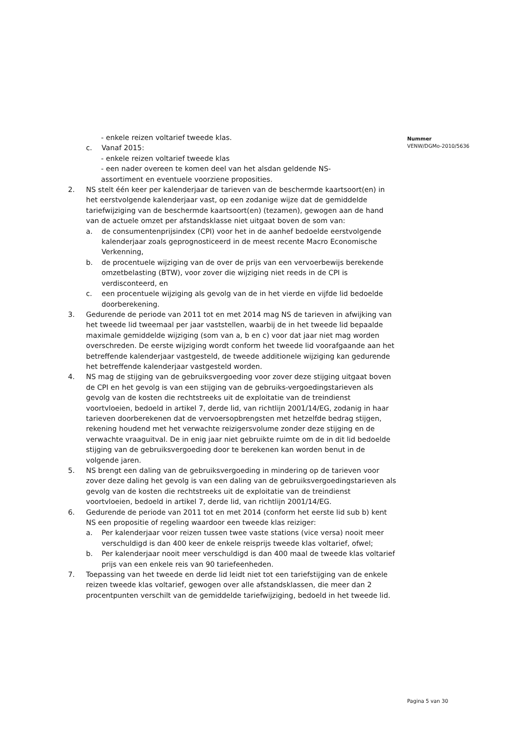Nummer
VENW/DGMo-2010/5636
- enkele reizen voltarief tweede klas.
c. Vanaf 2015:
- enkele reizen voltarief tweede klas
- een nader overeen te komen deel van het alsdan geldende NS-
assortiment en eventuele voorziene proposities.
2. NS stelt één keer per kalenderjaar de tarieven van de beschermde kaartsoort(en) in het eerstvolgende kalenderjaar vast, op een zodanige wijze dat de gemiddelde tariefwijziging van de beschermde kaartsoort(en) (tezamen), gewogen aan de hand van de actuele omzet per afstandsklasse niet uitgaat boven de som van:
a. de consumentenprijsindex (CPI) voor het in de aanhef bedoelde eerstvolgende kalenderjaar zoals geprognosticeerd in de meest recente Macro Economische Verkenning,
b. de procentuele wijziging van de over de prijs van een vervoerbewijs berekende omzetbelasting (BTW), voor zover die wijziging niet reeds in de CPI is verdisconteerd, en
c. een procentuele wijziging als gevolg van de in het vierde en vijfde lid bedoelde doorberekening.
3. Gedurende de periode van 2011 tot en met 2014 mag NS de tarieven in afwijking van het tweede lid tweemaal per jaar vaststellen, waarbij de in het tweede lid bepaalde maximale gemiddelde wijziging (som van a, b en c) voor dat jaar niet mag worden overschreden. De eerste wijziging wordt conform het tweede lid voorafgaande aan het betreffende kalenderjaar vastgesteld, de tweede additionele wijziging kan gedurende het betreffende kalenderjaar vastgesteld worden.
4. NS mag de stijging van de gebruiksvergoeding voor zover deze stijging uitgaat boven de CPI en het gevolg is van een stijging van de gebruiks-vergoedingstarieven als gevolg van de kosten die rechtstreeks uit de exploitatie van de treindienst voortvloeien, bedoeld in artikel 7, derde lid, van richtlijn 2001/14/EG, zodanig in haar tarieven doorberekenen dat de vervoersopbrengsten met hetzelfde bedrag stijgen, rekening houdend met het verwachte reizigersvolume zonder deze stijging en de verwachte vraaguitval. De in enig jaar niet gebruikte ruimte om de in dit lid bedoelde stijging van de gebruiksvergoeding door te berekenen kan worden benut in de volgende jaren.
5. NS brengt een daling van de gebruiksvergoeding in mindering op de tarieven voor zover deze daling het gevolg is van een daling van de gebruiksvergoedingstarieven als gevolg van de kosten die rechtstreeks uit de exploitatie van de treindienst voortvloeien, bedoeld in artikel 7, derde lid, van richtlijn 2001/14/EG.
6. Gedurende de periode van 2011 tot en met 2014 (conform het eerste lid sub b) kent NS een propositie of regeling waardoor een tweede klas reiziger:
a. Per kalenderjaar voor reizen tussen twee vaste stations (vice versa) nooit meer verschuldigd is dan 400 keer de enkele reisprijs tweede klas voltarief, ofwel;
b. Per kalenderjaar nooit meer verschuldigd is dan 400 maal de tweede klas voltarief prijs van een enkele reis van 90 tariefeenheden.
7. Toepassing van het tweede en derde lid leidt niet tot een tariefstijging van de enkele reizen tweede klas voltarief, gewogen over alle afstandsklassen, die meer dan 2 procentpunten verschilt van de gemiddelde tariefwijziging, bedoeld in het tweede lid.
Pagina 5 van 30